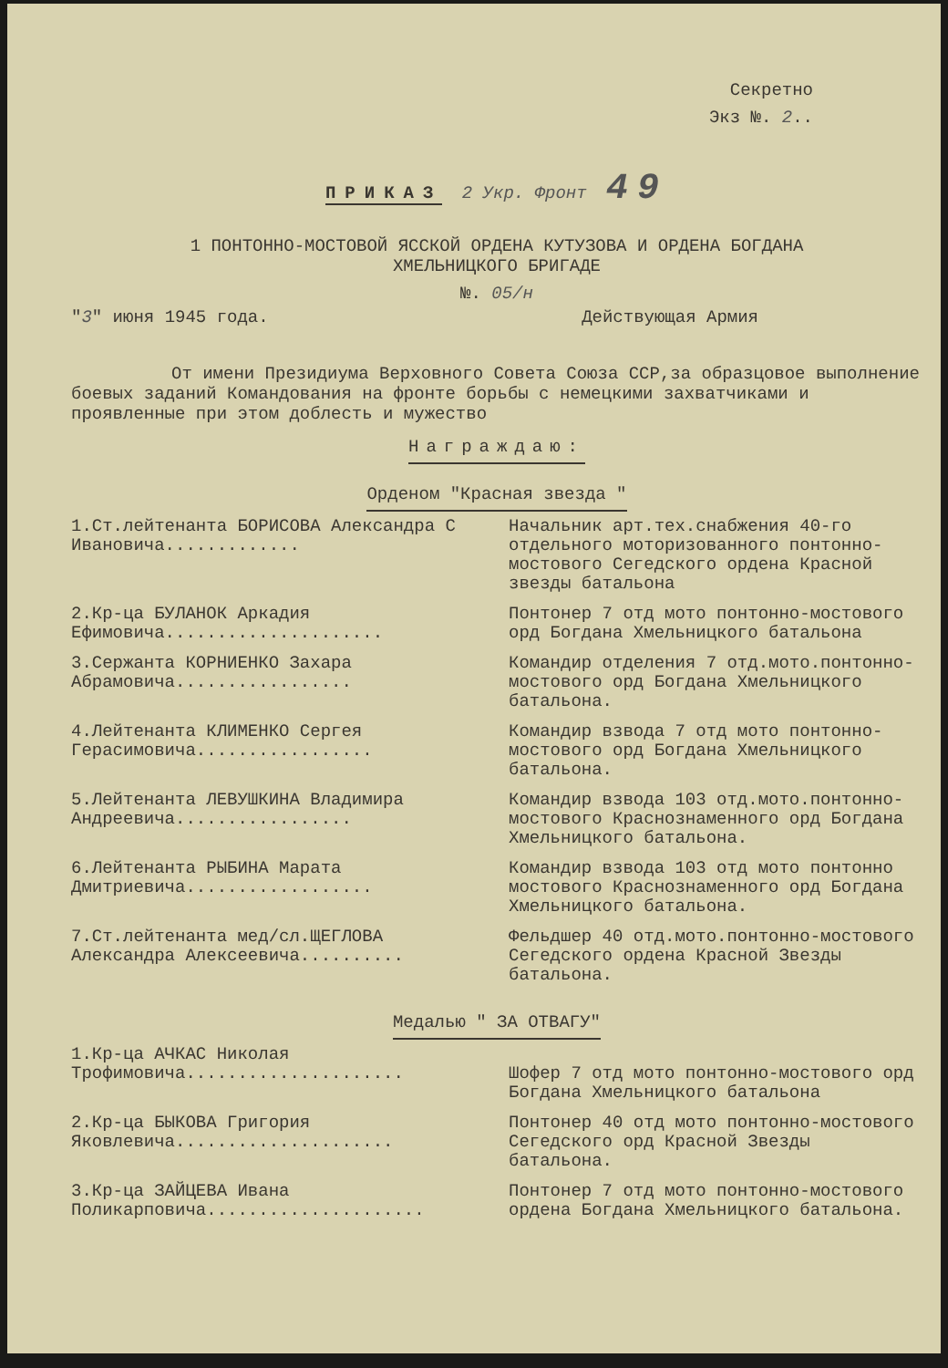Секретно
Экз №. 2..
ПРИКАЗ 2 Укр. Фронт 49
1 ПОНТОННО-МОСТОВОЙ ЯССКОЙ ОРДЕНА КУТУЗОВА И ОРДЕНА БОГДАНА
ХМЕЛЬНИЦКОГО БРИГАДЕ
№. 05/н
"3" июня 1945 года. Действующая Армия
От имени Президиума Верховного Совета Союза ССР,за образцовое выполнение боевых заданий Командования на фронте борьбы с немецкими захватчиками и проявленные при этом доблесть и мужество
Награждаю:
Орденом "Красная звезда "
1.Ст.лейтенанта БОРИСОВА Александра С Ивановича.............
Начальник арт.тех.снабжения 40-го отдельного моторизованного понтонно-мостового Сегедского ордена Красной звезды батальона
2.Кр-ца БУЛАНОК Аркадия Ефимовича.....................
Понтонер 7 отд мото понтонно-мостового орд Богдана Хмельницкого батальона
3.Сержанта КОРНИЕНКО Захара Абрамовича.................
Командир отделения 7 отд.мото.понтонно-мостового орд Богдана Хмельницкого батальона.
4.Лейтенанта КЛИМЕНКО Сергея Герасимовича.................
Командир взвода 7 отд мото понтонно-мостового орд Богдана Хмельницкого батальона.
5.Лейтенанта ЛЕВУШКИНА Владимира Андреевича.................
Командир взвода 103 отд.мото.понтонно-мостового Краснознаменного орд Богдана Хмельницкого батальона.
6.Лейтенанта РЫБИНА Марата Дмитриевича..................
Командир взвода 103 отд мото понтонно мостового Краснознаменного орд Богдана Хмельницкого батальона.
7.Ст.лейтенанта мед/сл.ЩЕГЛОВА Александра Алексеевича..........
Фельдшер 40 отд.мото.понтонно-мостового Сегедского ордена Красной Звезды батальона.
Медалью " ЗА ОТВАГУ"
1.Кр-ца АЧКАС Николая Трофимовича.....................
Шофер 7 отд мото понтонно-мостового орд Богдана Хмельницкого батальона
2.Кр-ца БЫКОВА Григория Яковлевича.....................
Понтонер 40 отд мото понтонно-мостового Сегедского орд Красной Звезды батальона.
3.Кр-ца ЗАЙЦЕВА Ивана Поликарповича.....................
Понтонер 7 отд мото понтонно-мостового ордена Богдана Хмельницкого батальона.